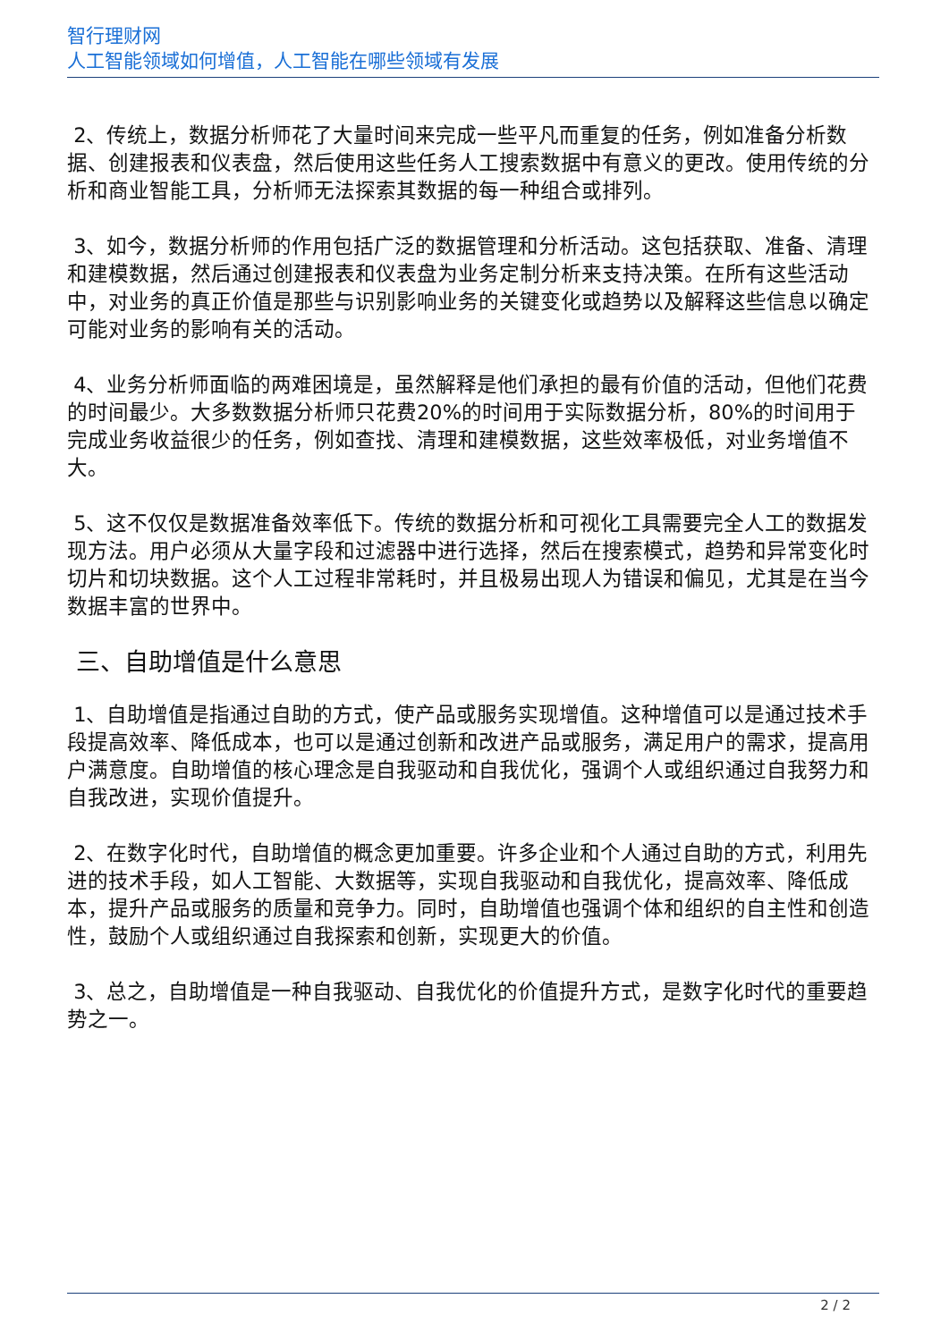智行理财网
人工智能领域如何增值，人工智能在哪些领域有发展
2、传统上，数据分析师花了大量时间来完成一些平凡而重复的任务，例如准备分析数据、创建报表和仪表盘，然后使用这些任务人工搜索数据中有意义的更改。使用传统的分析和商业智能工具，分析师无法探索其数据的每一种组合或排列。
3、如今，数据分析师的作用包括广泛的数据管理和分析活动。这包括获取、准备、清理和建模数据，然后通过创建报表和仪表盘为业务定制分析来支持决策。在所有这些活动中，对业务的真正价值是那些与识别影响业务的关键变化或趋势以及解释这些信息以确定可能对业务的影响有关的活动。
4、业务分析师面临的两难困境是，虽然解释是他们承担的最有价值的活动，但他们花费的时间最少。大多数数据分析师只花费20%的时间用于实际数据分析，80%的时间用于完成业务收益很少的任务，例如查找、清理和建模数据，这些效率极低，对业务增值不大。
5、这不仅仅是数据准备效率低下。传统的数据分析和可视化工具需要完全人工的数据发现方法。用户必须从大量字段和过滤器中进行选择，然后在搜索模式，趋势和异常变化时切片和切块数据。这个人工过程非常耗时，并且极易出现人为错误和偏见，尤其是在当今数据丰富的世界中。
三、自助增值是什么意思
1、自助增值是指通过自助的方式，使产品或服务实现增值。这种增值可以是通过技术手段提高效率、降低成本，也可以是通过创新和改进产品或服务，满足用户的需求，提高用户满意度。自助增值的核心理念是自我驱动和自我优化，强调个人或组织通过自我努力和自我改进，实现价值提升。
2、在数字化时代，自助增值的概念更加重要。许多企业和个人通过自助的方式，利用先进的技术手段，如人工智能、大数据等，实现自我驱动和自我优化，提高效率、降低成本，提升产品或服务的质量和竞争力。同时，自助增值也强调个体和组织的自主性和创造性，鼓励个人或组织通过自我探索和创新，实现更大的价值。
3、总之，自助增值是一种自我驱动、自我优化的价值提升方式，是数字化时代的重要趋势之一。
2 / 2